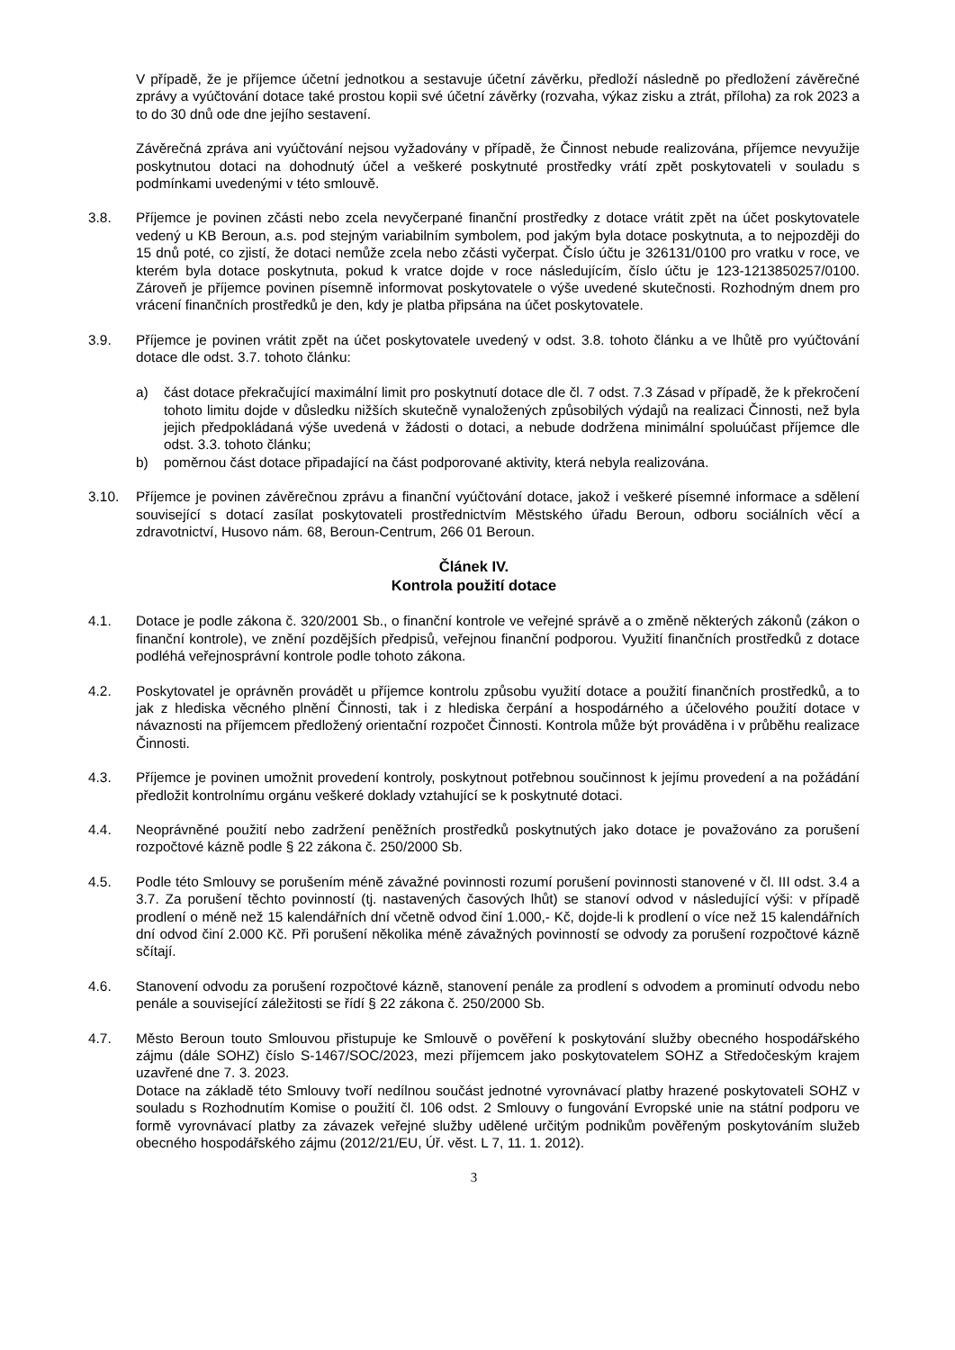V případě, že je příjemce účetní jednotkou a sestavuje účetní závěrku, předloží následně po předložení závěrečné zprávy a vyúčtování dotace také prostou kopii své účetní závěrky (rozvaha, výkaz zisku a ztrát, příloha) za rok 2023 a to do 30 dnů ode dne jejího sestavení.
Závěrečná zpráva ani vyúčtování nejsou vyžadovány v případě, že Činnost nebude realizována, příjemce nevyužije poskytnutou dotaci na dohodnutý účel a veškeré poskytnuté prostředky vrátí zpět poskytovateli v souladu s podmínkami uvedenými v této smlouvě.
3.8. Příjemce je povinen zčásti nebo zcela nevyčerpané finanční prostředky z dotace vrátit zpět na účet poskytovatele vedený u KB Beroun, a.s. pod stejným variabilním symbolem, pod jakým byla dotace poskytnuta, a to nejpozději do 15 dnů poté, co zjistí, že dotaci nemůže zcela nebo zčásti vyčerpat. Číslo účtu je 326131/0100 pro vratku v roce, ve kterém byla dotace poskytnuta, pokud k vratce dojde v roce následujícím, číslo účtu je 123-1213850257/0100. Zároveň je příjemce povinen písemně informovat poskytovatele o výše uvedené skutečnosti. Rozhodným dnem pro vrácení finančních prostředků je den, kdy je platba připsána na účet poskytovatele.
3.9. Příjemce je povinen vrátit zpět na účet poskytovatele uvedený v odst. 3.8. tohoto článku a ve lhůtě pro vyúčtování dotace dle odst. 3.7. tohoto článku:
a) část dotace překračující maximální limit pro poskytnutí dotace dle čl. 7 odst. 7.3 Zásad v případě, že k překročení tohoto limitu dojde v důsledku nižších skutečně vynaložených způsobilých výdajů na realizaci Činnosti, než byla jejich předpokládaná výše uvedená v žádosti o dotaci, a nebude dodržena minimální spoluúčast příjemce dle odst. 3.3. tohoto článku;
b) poměrnou část dotace připadající na část podporované aktivity, která nebyla realizována.
3.10. Příjemce je povinen závěrečnou zprávu a finanční vyúčtování dotace, jakož i veškeré písemné informace a sdělení související s dotací zasílat poskytovateli prostřednictvím Městského úřadu Beroun, odboru sociálních věcí a zdravotnictví, Husovo nám. 68, Beroun-Centrum, 266 01 Beroun.
Článek IV.
Kontrola použití dotace
4.1. Dotace je podle zákona č. 320/2001 Sb., o finanční kontrole ve veřejné správě a o změně některých zákonů (zákon o finanční kontrole), ve znění pozdějších předpisů, veřejnou finanční podporou. Využití finančních prostředků z dotace podléhá veřejnosprávní kontrole podle tohoto zákona.
4.2. Poskytovatel je oprávněn provádět u příjemce kontrolu způsobu využití dotace a použití finančních prostředků, a to jak z hlediska věcného plnění Činnosti, tak i z hlediska čerpání a hospodárného a účelového použití dotace v návaznosti na příjemcem předložený orientační rozpočet Činnosti. Kontrola může být prováděna i v průběhu realizace Činnosti.
4.3. Příjemce je povinen umožnit provedení kontroly, poskytnout potřebnou součinnost k jejímu provedení a na požádání předložit kontrolnímu orgánu veškeré doklady vztahující se k poskytnuté dotaci.
4.4. Neoprávněné použití nebo zadržení peněžních prostředků poskytnutých jako dotace je považováno za porušení rozpočtové kázně podle § 22 zákona č. 250/2000 Sb.
4.5. Podle této Smlouvy se porušením méně závažné povinnosti rozumí porušení povinnosti stanovené v čl. III odst. 3.4 a 3.7. Za porušení těchto povinností (tj. nastavených časových lhůt) se stanoví odvod v následující výši: v případě prodlení o méně než 15 kalendářních dní včetně odvod činí 1.000,- Kč, dojde-li k prodlení o více než 15 kalendářních dní odvod činí 2.000 Kč. Při porušení několika méně závažných povinností se odvody za porušení rozpočtové kázně sčítají.
4.6. Stanovení odvodu za porušení rozpočtové kázně, stanovení penále za prodlení s odvodem a prominutí odvodu nebo penále a související záležitosti se řídí § 22 zákona č. 250/2000 Sb.
4.7. Město Beroun touto Smlouvou přistupuje ke Smlouvě o pověření k poskytování služby obecného hospodářského zájmu (dále SOHZ) číslo S-1467/SOC/2023, mezi příjemcem jako poskytovatelem SOHZ a Středočeským krajem uzavřené dne 7. 3. 2023.
Dotace na základě této Smlouvy tvoří nedílnou součást jednotné vyrovnávací platby hrazené poskytovateli SOHZ v souladu s Rozhodnutím Komise o použití čl. 106 odst. 2 Smlouvy o fungování Evropské unie na státní podporu ve formě vyrovnávací platby za závazek veřejné služby udělené určitým podnikům pověřeným poskytováním služeb obecného hospodářského zájmu (2012/21/EU, Úř. věst. L 7, 11. 1. 2012).
3